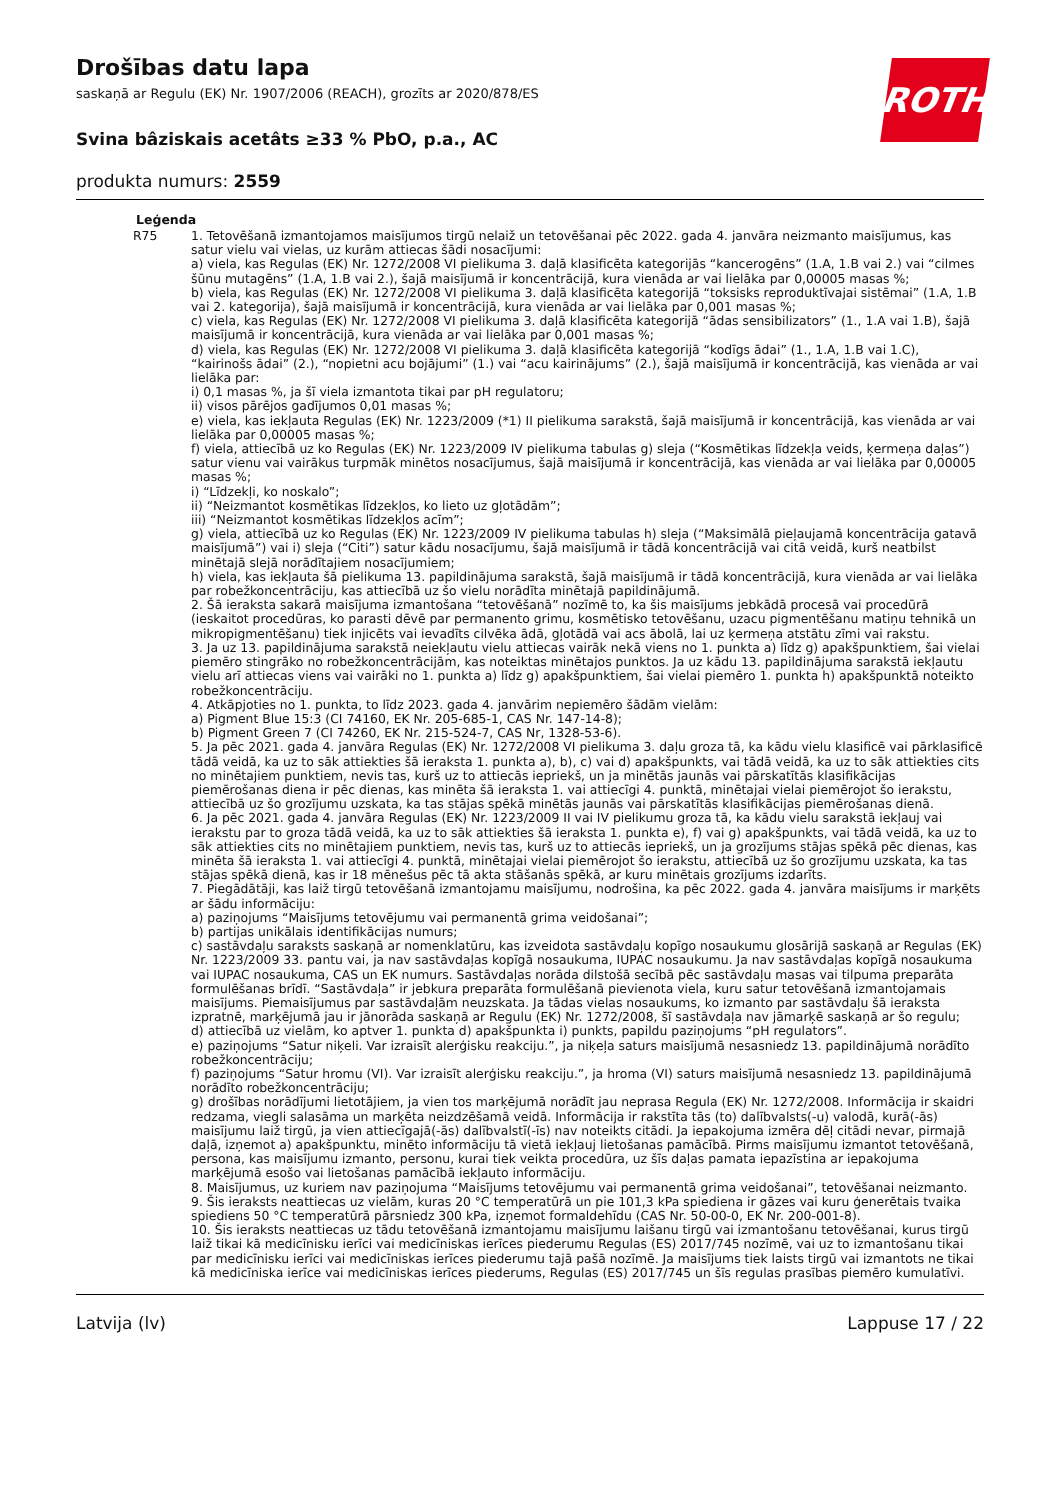ROTH
Drošības datu lapa
saskaņā ar Regulu (EK) Nr. 1907/2006 (REACH), grozīts ar 2020/878/ES
Svina bâziskais acetâts ≥33 % PbO, p.a., AC
produkta numurs: 2559
Leģenda
R75 1. Tetovēšanā izmantojamos maisījumos tirgū nelaiž un tetovēšanai pēc 2022. gada 4. janvāra neizmanto maisījumus, kas satur vielu vai vielas, uz kurām attiecas šādi nosacījumi:
a) viela, kas Regulas (EK) Nr. 1272/2008 VI pielikuma 3. daļā klasificēta kategorijās “kancerogēns” (1.A, 1.B vai 2.) vai “cilmes šūnu mutagēns” (1.A, 1.B vai 2.), šajā maisījumā ir koncentrācijā, kura vienāda ar vai lielāka par 0,00005 masas %;
b) viela, kas Regulas (EK) Nr. 1272/2008 VI pielikuma 3. daļā klasificēta kategorijā “toksisks reproduktīvajai sistēmai” (1.A, 1.B vai 2. kategorija), šajā maisījumā ir koncentrācijā, kura vienāda ar vai lielāka par 0,001 masas %;
c) viela, kas Regulas (EK) Nr. 1272/2008 VI pielikuma 3. daļā klasificēta kategorijā “ādas sensibilizators” (1., 1.A vai 1.B), šajā maisījumā ir koncentrācijā, kura vienāda ar vai lielāka par 0,001 masas %;
d) viela, kas Regulas (EK) Nr. 1272/2008 VI pielikuma 3. daļā klasificēta kategorijā “kodīgs ādai” (1., 1.A, 1.B vai 1.C), “kairinošs ādai” (2.), “nopietni acu bojājumi” (1.) vai “acu kairinājums” (2.), šajā maisījumā ir koncentrācijā, kas vienāda ar vai lielāka par:
i) 0,1 masas %, ja šī viela izmantota tikai par pH regulatoru;
ii) visos pārējos gadījumos 0,01 masas %;
e) viela, kas iekļauta Regulas (EK) Nr. 1223/2009 (*1) II pielikuma sarakstā, šajā maisījumā ir koncentrācijā, kas vienāda ar vai lielāka par 0,00005 masas %;
f) viela, attiecībā uz ko Regulas (EK) Nr. 1223/2009 IV pielikuma tabulas g) sleja (“Kosmētikas līdzekļa veids, ķermeņa daļas”) satur vienu vai vairākus turpmāk minētos nosacījumus, šajā maisījumā ir koncentrācijā, kas vienāda ar vai lielāka par 0,00005 masas %;
i) “Līdzekļi, ko noskalo”;
ii) “Neizmantot kosmētikas līdzekļos, ko lieto uz gļotādām”;
iii) “Neizmantot kosmētikas līdzekļos acīm”;
g) viela, attiecībā uz ko Regulas (EK) Nr. 1223/2009 IV pielikuma tabulas h) sleja (“Maksimālā pieļaujamā koncentrācija gatavā maisījumā”) vai i) sleja (“Citi”) satur kādu nosacījumu, šajā maisījumā ir tādā koncentrācijā vai citā veidā, kurš neatbilst minētajā slejā norādītajiem nosacījumiem;
h) viela, kas iekļauta šā pielikuma 13. papildinājuma sarakstā, šajā maisījumā ir tādā koncentrācijā, kura vienāda ar vai lielāka par robežkoncentrāciju, kas attiecībā uz šo vielu norādīta minētajā papildinājumā.
2. Šā ieraksta sakarā maisījuma izmantošana “tetovēšanā” nozīmē to, ka šis maisījums jebkādā procesā vai procedūrā (ieskaitot procedūras, ko parasti dēvē par permanento grimu, kosmētisko tetovēšanu, uzacu pigmentēšanu matiņu tehnikā un mikropigmentēšanu) tiek injicēts vai ievadīts cilvēka ādā, gļotādā vai acs ābolā, lai uz ķermeņa atstātu zīmi vai rakstu.
3. Ja uz 13. papildinājuma sarakstā neiekļautu vielu attiecas vairāk nekā viens no 1. punkta a) līdz g) apakšpunktiem, šai vielai piemēro stingrāko no robežkoncentrācijām, kas noteiktas minētajos punktos. Ja uz kādu 13. papildinājuma sarakstā iekļautu vielu arī attiecas viens vai vairāki no 1. punkta a) līdz g) apakšpunktiem, šai vielai piemēro 1. punkta h) apakšpunktā noteikto robežkoncentrāciju.
4. Atkāpjoties no 1. punkta, to līdz 2023. gada 4. janvārim nepiemēro šādām vielām:
a) Pigment Blue 15:3 (CI 74160, EK Nr. 205-685-1, CAS Nr. 147-14-8);
b) Pigment Green 7 (CI 74260, EK Nr. 215-524-7, CAS Nr, 1328-53-6).
5. Ja pēc 2021. gada 4. janvāra Regulas (EK) Nr. 1272/2008 VI pielikuma 3. daļu groza tā, ka kādu vielu klasificē vai pārklasificē tādā veidā, ka uz to sāk attiekties šā ieraksta 1. punkta a), b), c) vai d) apakšpunkts, vai tādā veidā, ka uz to sāk attiekties cits no minētajiem punktiem, nevis tas, kurš uz to attiecās iepriekš, un ja minētās jaunās vai pārskatītās klasifikācijas piemērošanas diena ir pēc dienas, kas minēta šā ieraksta 1. vai attiecīgi 4. punktā, minētajai vielai piemērojot šo ierakstu, attiecībā uz šo grozījumu uzskata, ka tas stājas spēkā minētās jaunās vai pārskatītās klasifikācijas piemērošanas dienā.
6. Ja pēc 2021. gada 4. janvāra Regulas (EK) Nr. 1223/2009 II vai IV pielikumu groza tā, ka kādu vielu sarakstā iekļauj vai ierakstu par to groza tādā veidā, ka uz to sāk attiekties šā ieraksta 1. punkta e), f) vai g) apakšpunkts, vai tādā veidā, ka uz to sāk attiekties cits no minētajiem punktiem, nevis tas, kurš uz to attiecās iepriekš, un ja grozījums stājas spēkā pēc dienas, kas minēta šā ieraksta 1. vai attiecīgi 4. punktā, minētajai vielai piemērojot šo ierakstu, attiecībā uz šo grozījumu uzskata, ka tas stājas spēkā dienā, kas ir 18 mēnešus pēc tā akta stāšanās spēkā, ar kuru minētais grozījums izdarīts.
7. Piegādātāji, kas laiž tirgū tetovēšanā izmantojamu maisījumu, nodrošina, ka pēc 2022. gada 4. janvāra maisījums ir marķēts ar šādu informāciju:
a) paziņojums “Maisījums tetovējumu vai permanentā grima veidošanai”;
b) partijas unikālais identifikācijas numurs;
c) sastāvdaļu saraksts saskaņā ar nomenklatūru, kas izveidota sastāvdaļu kopīgo nosaukumu glosārijā saskaņā ar Regulas (EK) Nr. 1223/2009 33. pantu vai, ja nav sastāvdaļas kopīgā nosaukuma, IUPAC nosaukumu. Ja nav sastāvdaļas kopīgā nosaukuma vai IUPAC nosaukuma, CAS un EK numurs. Sastāvdaļas norāda dilstošā secībā pēc sastāvdaļu masas vai tilpuma preparāta formulēšanas brīdī. “Sastāvdaļa” ir jebkura preparāta formulēšanā pievienota viela, kuru satur tetovēšanā izmantojamais maisījums. Piemaisījumus par sastāvdaļām neuzskata. Ja tādas vielas nosaukums, ko izmanto par sastāvdaļu šā ieraksta izpratnē, marķējumā jau ir jānorāda saskaņā ar Regulu (EK) Nr. 1272/2008, šī sastāvdaļa nav jāmarķē saskaņā ar šo regulu;
d) attiecībā uz vielām, ko aptver 1. punkta d) apakšpunkta i) punkts, papildu paziņojums “pH regulators”.
e) paziņojums “Satur niķeli. Var izraisīt alerģisku reakciju.”, ja niķeļa saturs maisījumā nesasniedz 13. papildinājumā norādīto robežkoncentrāciju;
f) paziņojums “Satur hromu (VI). Var izraisīt alerģisku reakciju.”, ja hroma (VI) saturs maisījumā nesasniedz 13. papildinājumā norādīto robežkoncentrāciju;
g) drošības norādījumi lietotājiem, ja vien tos marķējumā norādīt jau neprasa Regula (EK) Nr. 1272/2008. Informācija ir skaidri redzama, viegli salasāma un marķēta neizdzēšamā veidā. Informācija ir rakstīta tās (to) dalībvalsts(-u) valodā, kurā(-ās) maisījumu laiž tirgū, ja vien attiecīgajā(-ās) dalībvalstī(-īs) nav noteikts citādi. Ja iepakojuma izmēra dēļ citādi nevar, pirmajā daļā, izņemot a) apakšpunktu, minēto informāciju tā vietā iekļauj lietošanas pamācībā. Pirms maisījumu izmantot tetovēšanā, persona, kas maisījumu izmanto, personu, kurai tiek veikta procedūra, uz šīs daļas pamata iepazīstina ar iepakojuma marķējumā esošo vai lietošanas pamācībā iekļauto informāciju.
8. Maisījumus, uz kuriem nav paziņojuma “Maisījums tetovējumu vai permanentā grima veidošanai”, tetovēšanai neizmanto.
9. Šis ieraksts neattiecas uz vielām, kuras 20 °C temperatūrā un pie 101,3 kPa spiediena ir gāzes vai kuru ģenerētais tvaika spiediens 50 °C temperatūrā pārsniedz 300 kPa, izņemot formaldehīdu (CAS Nr. 50-00-0, EK Nr. 200-001-8).
10. Šis ieraksts neattiecas uz tādu tetovēšanā izmantojamu maisījumu laišanu tirgū vai izmantošanu tetovēšanai, kurus tirgū laiž tikai kā medicīnisku ierīci vai medicīniskas ierīces piederumu Regulas (ES) 2017/745 nozīmē, vai uz to izmantošanu tikai par medicīnisku ierīci vai medicīniskas ierīces piederumu tajā pašā nozīmē. Ja maisījums tiek laists tirgū vai izmantots ne tikai kā medicīniska ierīce vai medicīniskas ierīces piederums, Regulas (ES) 2017/745 un šīs regulas prasības piemēro kumulatīvi.
Latvija (lv) Lappuse 17 / 22